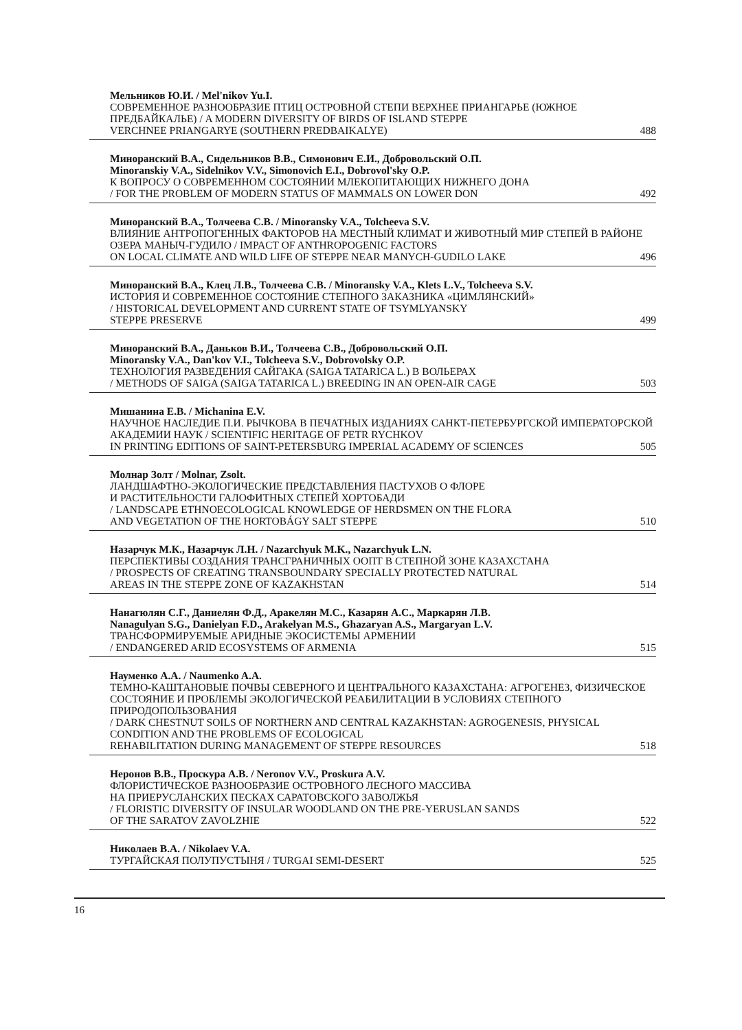Мельников Ю.И. / Mel'nikov Yu.I.
СОВРЕМЕННОЕ РАЗНООБРАЗИЕ ПТИЦ ОСТРОВНОЙ СТЕПИ ВЕРХНЕЕ ПРИАНГАРЬЕ (ЮЖНОЕ ПРЕДБАЙКАЛЬЕ) / A MODERN DIVERSITY OF BIRDS OF ISLAND STEPPE
VERCHNEE PRIANGARYE (SOUTHERN PREDBAIKALYE) 488
Минoранский В.А., Сидельников В.В., Симонович Е.И., Добровольский О.П.
Minoranskiy V.A., Sidelnikov V.V., Simonovich E.I., Dobrovol'sky O.P.
К ВОПРОСУ О СОВРЕМЕННОМ СОСТОЯНИИ МЛЕКОПИТАЮЩИХ НИЖНЕГО ДОНА
/ FOR THE PROBLEM OF MODERN STATUS OF MAMMALS ON LOWER DON 492
Минoранский В.А., Толчеева С.В. / Minoransky V.A., Tolcheeva S.V.
ВЛИЯНИЕ АНТРОПОГЕННЫХ ФАКТОРОВ НА МЕСТНЫЙ КЛИМАТ И ЖИВОТНЫЙ МИР СТЕПЕЙ В РАЙОНЕ ОЗЕРА МАНЫЧ-ГУДИЛО / IMPACT OF ANTHROPOGENIC FACTORS
ON LOCAL CLIMATE AND WILD LIFE OF STEPPE NEAR MANYCH-GUDILO LAKE 496
Минoранский В.А., Клец Л.В., Толчеева С.В. / Minoransky V.A., Klets L.V., Tolcheeva S.V.
ИСТОРИЯ И СОВРЕМЕННОЕ СОСТОЯНИЕ СТЕПНОГО ЗАКАЗНИКА «ЦИМЛЯНСКИЙ»
/ HISTORICAL DEVELOPMENT AND CURRENT STATE OF TSYMLYANSKY
STEPPE PRESERVE 499
Минoранский В.А., Даньков В.И., Толчеева С.В., Добровольский О.П.
Minoransky V.A., Dan'kov V.I., Tolcheeva S.V., Dobrovolsky O.P.
ТЕХНОЛОГИЯ РАЗВЕДЕНИЯ САЙГАКА (SAIGA TATARICA L.) В ВОЛЬЕРАХ
/ METHODS OF SAIGA (SAIGA TATARICA L.) BREEDING IN AN OPEN-AIR CAGE 503
Мишанина Е.В. / Michanina E.V.
НАУЧНОЕ НАСЛЕДИЕ П.И. РЫЧКОВА В ПЕЧАТНЫХ ИЗДАНИЯХ САНКТ-ПЕТЕРБУРГСКОЙ ИМПЕРАТОРСКОЙ АКАДЕМИИ НАУК / SCIENTIFIC HERITAGE OF PETR RYCHKOV
IN PRINTING EDITIONS OF SAINT-PETERSBURG IMPERIAL ACADEMY OF SCIENCES 505
Молнар Золт / Molnar, Zsolt.
ЛАНДШАФТНО-ЭКОЛОГИЧЕСКИЕ ПРЕДСТАВЛЕНИЯ ПАСТУХОВ О ФЛОРЕ
И РАСТИТЕЛЬНОСТИ ГАЛОФИТНЫХ СТЕПЕЙ ХОРТОБАДИ
/ LANDSCAPE ETHNOECOLOGICAL KNOWLEDGE OF HERDSMEN ON THE FLORA
AND VEGETATION OF THE HORTOBÁGY SALT STEPPE 510
Назарчук М.К., Назарчук Л.Н. / Nazarchyuk M.K., Nazarchyuk L.N.
ПЕРСПЕКТИВЫ СОЗДАНИЯ ТРАНСГРАНИЧНЫХ ООПТ В СТЕПНОЙ ЗОНЕ КАЗАХСТАНА
/ PROSPECTS OF CREATING TRANSBOUNDARY SPECIALLY PROTECTED NATURAL
AREAS IN THE STEPPE ZONE OF KAZAKHSTAN 514
Нанагюлян С.Г., Даниелян Ф.Д., Аракелян М.С., Казарян А.С., Маркарян Л.В.
Nanagulyan S.G., Danielyan F.D., Arakelyan M.S., Ghazaryan A.S., Margaryan L.V.
ТРАНСФОРМИРУЕМЫЕ АРИДНЫЕ ЭКОСИСТЕМЫ АРМЕНИИ
/ ENDANGERED ARID ECOSYSTEMS OF ARMENIA 515
Науменко А.А. / Naumenko A.A.
ТЕМНО-КАШТАНОВЫЕ ПОЧВЫ СЕВЕРНОГО И ЦЕНТРАЛЬНОГО КАЗАХСТАНА: АГРОГЕНЕЗ, ФИЗИЧЕСКОЕ СОСТОЯНИЕ И ПРОБЛЕМЫ ЭКОЛОГИЧЕСКОЙ РЕАБИЛИТАЦИИ В УСЛОВИЯХ СТЕПНОГО ПРИРОДОПОЛЬЗОВАНИЯ
/ DARK CHESTNUT SOILS OF NORTHERN AND CENTRAL KAZAKHSTAN: AGROGENESIS, PHYSICAL CONDITION AND THE PROBLEMS OF ECOLOGICAL
REHABILITATION DURING MANAGEMENT OF STEPPE RESOURCES 518
Неронов В.В., Проскура А.В. / Neronov V.V., Proskura A.V.
ФЛОРИСТИЧЕСКОЕ РАЗНООБРАЗИЕ ОСТРОВНОГО ЛЕСНОГО МАССИВА
НА ПРИЕРУСЛАНСКИХ ПЕСКАХ САРАТОВСКОГО ЗАВОЛЖЬЯ
/ FLORISTIC DIVERSITY OF INSULAR WOODLAND ON THE PRE-YERUSLAN SANDS
OF THE SARATOV ZAVOLZHIE 522
Николаев В.А. / Nikolaev V.A.
ТУРГАЙСКАЯ ПОЛУПУСТЫНЯ / TURGAI SEMI-DESERT 525
16